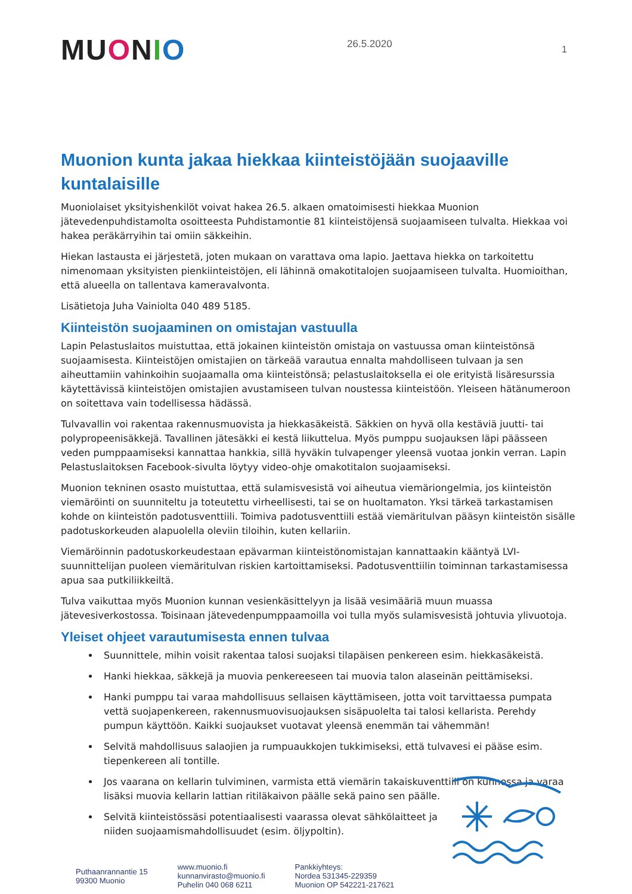MUONIO
26.5.2020
1
Muonion kunta jakaa hiekkaa kiinteistöjään suojaaville kuntalaisille
Muoniolaiset yksityishenkilöt voivat hakea 26.5. alkaen omatoimisesti hiekkaa Muonion jätevedenpuhdistamolta osoitteesta Puhdistamontie 81 kiinteistöjensä suojaamiseen tulvalta. Hiekkaa voi hakea peräkärryihin tai omiin säkkeihin.
Hiekan lastausta ei järjestetä, joten mukaan on varattava oma lapio. Jaettava hiekka on tarkoitettu nimenomaan yksityisten pienkiinteistöjen, eli lähinnä omakotitalojen suojaamiseen tulvalta. Huomioithan, että alueella on tallentava kameravalvonta.
Lisätietoja Juha Vainiolta 040 489 5185.
Kiinteistön suojaaminen on omistajan vastuulla
Lapin Pelastuslaitos muistuttaa, että jokainen kiinteistön omistaja on vastuussa oman kiinteistönsä suojaamisesta. Kiinteistöjen omistajien on tärkeää varautua ennalta mahdolliseen tulvaan ja sen aiheuttamiin vahinkoihin suojaamalla oma kiinteistönsä; pelastuslaitoksella ei ole erityistä lisäresurssia käytettävissä kiinteistöjen omistajien avustamiseen tulvan noustessa kiinteistöön. Yleiseen hätänumeroon on soitettava vain todellisessa hädässä.
Tulvavallin voi rakentaa rakennusmuovista ja hiekkasäkeistä. Säkkien on hyvä olla kestäviä juutti- tai polypropeenisäkkejä. Tavallinen jätesäkki ei kestä liikuttelua. Myös pumppu suojauksen läpi päässeen veden pumppaamiseksi kannattaa hankkia, sillä hyväkin tulvapenger yleensä vuotaa jonkin verran. Lapin Pelastuslaitoksen Facebook-sivulta löytyy video-ohje omakotitalon suojaamiseksi.
Muonion tekninen osasto muistuttaa, että sulamisvesistä voi aiheutua viemäriongelmia, jos kiinteistön viemäröinti on suunniteltu ja toteutettu virheellisesti, tai se on huoltamaton. Yksi tärkeä tarkastamisen kohde on kiinteistön padotusventtiili. Toimiva padotusventtiili estää viemäritulvan pääsyn kiinteistön sisälle padotuskorkeuden alapuolella oleviin tiloihin, kuten kellariin.
Viemäröinnin padotuskorkeudestaan epävarman kiinteistönomistajan kannattaakin kääntyä LVI-suunnittelijan puoleen viemäritulvan riskien kartoittamiseksi. Padotusventtiilin toiminnan tarkastamisessa apua saa putkiliikkeiltä.
Tulva vaikuttaa myös Muonion kunnan vesienkäsittelyyn ja lisää vesimääriä muun muassa jätevesiverkostossa. Toisinaan jätevedenpumppaamoilla voi tulla myös sulamisvesistä johtuvia ylivuotoja.
Yleiset ohjeet varautumisesta ennen tulvaa
Suunnittele, mihin voisit rakentaa talosi suojaksi tilapäisen penkereen esim. hiekkasäkeistä.
Hanki hiekkaa, säkkejä ja muovia penkereeseen tai muovia talon alaseinän peittämiseksi.
Hanki pumppu tai varaa mahdollisuus sellaisen käyttämiseen, jotta voit tarvittaessa pumpata vettä suojapenkereen, rakennusmuovisuojauksen sisäpuolelta tai talosi kellarista. Perehdy pumpun käyttöön. Kaikki suojaukset vuotavat yleensä enemmän tai vähemmän!
Selvitä mahdollisuus salaojien ja rumpuaukkojen tukkimiseksi, että tulvavesi ei pääse esim. tiepenkereen ali tontille.
Jos vaarana on kellarin tulviminen, varmista että viemärin takaiskuventtiili on kunnossa ja varaa lisäksi muovia kellarin lattian ritiläkaivon päälle sekä paino sen päälle.
Selvitä kiinteistössäsi potentiaalisesti vaarassa olevat sähkölaitteet ja niiden suojaamismahdollisuudet (esim. öljypoltin).
Puthaanrannantie 15
99300 Muonio
www.muonio.fi
kunnanvirasto@muonio.fi
Puhelin 040 068 6211
Pankkiyhteys:
Nordea 531345-229359
Muonion OP 542221-217621